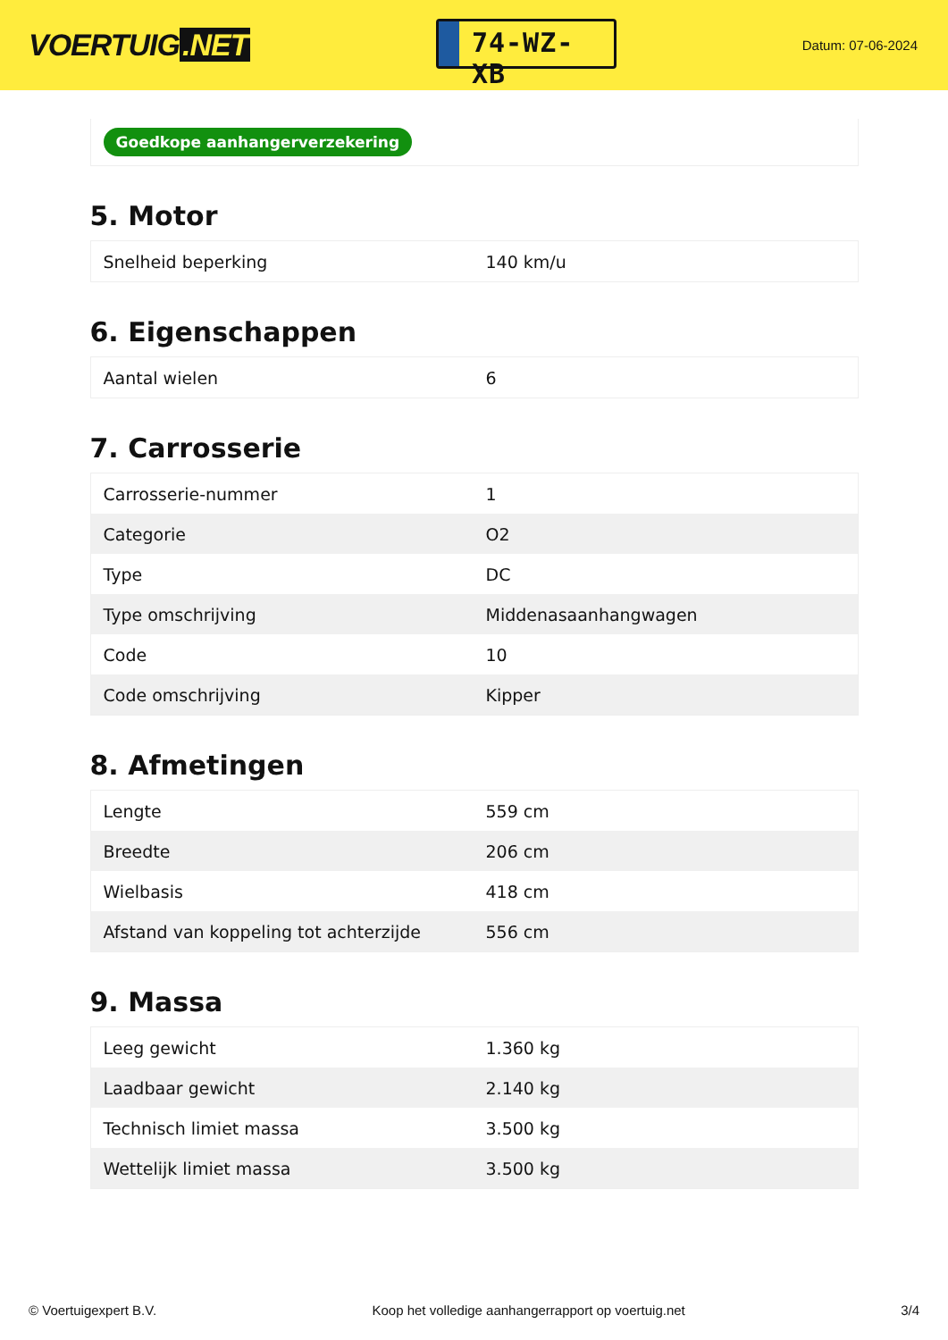VOERTUIG.NET
74-WZ-XB
Datum: 07-06-2024
Goedkope aanhangerverzekering
5. Motor
| Snelheid beperking | 140 km/u |
6. Eigenschappen
| Aantal wielen | 6 |
7. Carrosserie
| Carrosserie-nummer | 1 |
| Categorie | O2 |
| Type | DC |
| Type omschrijving | Middenasaanhangwagen |
| Code | 10 |
| Code omschrijving | Kipper |
8. Afmetingen
| Lengte | 559 cm |
| Breedte | 206 cm |
| Wielbasis | 418 cm |
| Afstand van koppeling tot achterzijde | 556 cm |
9. Massa
| Leeg gewicht | 1.360 kg |
| Laadbaar gewicht | 2.140 kg |
| Technisch limiet massa | 3.500 kg |
| Wettelijk limiet massa | 3.500 kg |
© Voertuigexpert B.V. Koop het volledige aanhangerrapport op voertuig.net 3/4